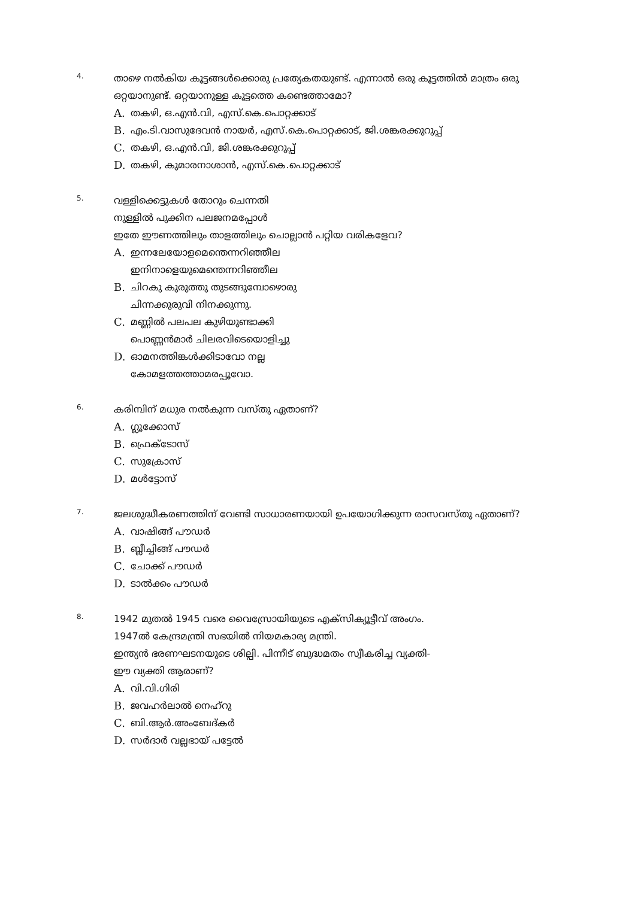4.
താഴെ നൽകിയ കൂട്ടങ്ങൾക്കൊരു പ്രത്യേകതയുണ്ട്. എന്നാൽ ഒരു കൂട്ടത്തിൽ മാത്രം ഒരു ഒറ്റയാനുണ്ട്. ഒറ്റയാനുള്ള കൂട്ടത്തെ കണ്ടെത്താമോ?
A. തകഴി, ഒ.എൻ.വി, എസ്.കെ.പൊറ്റക്കാട്
B. എം.ടി.വാസുദേവൻ നായർ, എസ്.കെ.പൊറ്റക്കാട്, ജി.ശങ്കരക്കുറുപ്പ്
C. തകഴി, ഒ.എൻ.വി, ജി.ശങ്കരക്കുറുപ്പ്
D. തകഴി, കുമാരനാശാൻ, എസ്.കെ.പൊറ്റക്കാട്
5.
വള്ളിക്കെട്ടുകൾ തോറും ചെന്നതി
നുള്ളിൽ പുക്കിന പലജനമപ്പോൾ
ഇതേ ഈണത്തിലും താളത്തിലും ചൊല്ലാൻ പറ്റിയ വരികളേവ?
A. ഇന്നലേയോളമെന്തെന്നറിഞ്ഞീല
ഇനിനാളെയുമെന്തെന്നറിഞ്ഞീല
B. ചിറകു കുരുത്തു തുടങ്ങുമ്പോഴൊരു
ചിന്നക്കുരുവി നിനക്കുന്നു.
C. മണ്ണിൽ പലപല കുഴിയുണ്ടാക്കി
പൊണ്ണൻമാർ ചിലരവിടെയൊളിച്ചു
D. ഓമനത്തിങ്കൾക്കിടാവോ നല്ല
കോമളത്തത്താമരപ്പൂവോ.
6.
കരിമ്പിന് മധുര നൽകുന്ന വസ്തു ഏതാണ്?
A. ഗ്ലൂക്കോസ്
B. ഫ്രെക്ടോസ്
C. സുക്രോസ്
D. മൾട്ടോസ്
7.
ജലശുദ്ധീകരണത്തിന് വേണ്ടി സാധാരണയായി ഉപയോഗിക്കുന്ന രാസവസ്തു ഏതാണ്?
A. വാഷിങ്ങ് പൗഡർ
B. ബ്ലീച്ചിങ്ങ് പൗഡർ
C. ചോക്ക് പൗഡർ
D. ടാൽക്കം പൗഡർ
8.
1942 മുതൽ 1945 വരെ വൈസ്രോയിയുടെ എക്സിക്യൂട്ടീവ് അംഗം.
1947ൽ കേന്ദ്രമന്ത്രി സഭയിൽ നിയമകാര്യ മന്ത്രി.
ഇന്ത്യൻ ഭരണഘടനയുടെ ശില്പി. പിന്നീട് ബുദ്ധമതം സ്വീകരിച്ച വ്യക്തി-
ഈ വ്യക്തി ആരാണ്?
A. വി.വി.ഗിരി
B. ജവഹർലാൽ നെഹ്റു
C. ബി.ആർ.അംബേദ്കർ
D. സർദാർ വല്ലഭായ് പട്ടേൽ